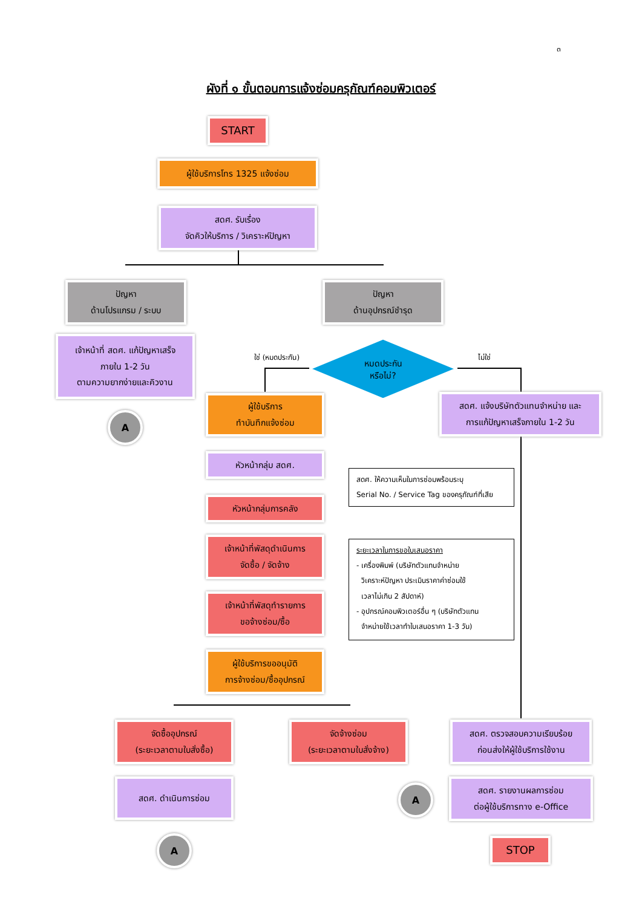๓
ผังที่ ๑ ขั้นตอนการแจ้งซ่อมครุภัณฑ์คอมพิวเตอร์
START
ผู้ใช้บริการโทร 1325 แจ้งซ่อม
สดศ. รับเรื่อง
จัดคิวให้บริการ / วิเคราะห์ปัญหา
ปัญหา
ด้านโปรแกรม / ระบบ
ปัญหา
ด้านอุปกรณ์ชำรุด
เจ้าหน้าที่ สดศ. แก้ปัญหาเสร็จ
ภายใน 1-2 วัน
ตามความยากง่ายและคิวงาน
A
ใช่ (หมดประกัน) ไม่ใช่
หมดประกัน
หรือไม่?
ผู้ใช้บริการ
ทำบันทึกแจ้งซ่อม
สดศ. แจ้งบริษัทตัวแทนจำหน่าย และ
การแก้ปัญหาเสร็จภายใน 1-2 วัน
หัวหน้ากลุ่ม สดศ.
สดศ. ให้ความเห็นในการซ่อมพร้อมระบุ
Serial No. / Service Tag ของครุภัณฑ์ที่เสีย
หัวหน้ากลุ่มการคลัง
เจ้าหน้าที่พัสดุดำเนินการ
จัดซื้อ / จัดจ้าง
ระยะเวลาในการขอใบเสนอราคา
- เครื่องพิมพ์ (บริษัทตัวแทนจำหน่าย
วิเคราะห์ปัญหา ประเมินราคาค่าซ่อมใช้
เวลาไม่เกิน 2 สัปดาห์)
- อุปกรณ์คอมพิวเตอร์อื่น ๆ (บริษัทตัวแทน
จำหน่ายใช้เวลาทำใบเสนอราคา 1-3 วัน)
เจ้าหน้าที่พัสดุทำรายการ
ขอจ้างซ่อม/ซื้อ
ผู้ใช้บริการขออนุมัติ
การจ้างซ่อม/ซื้ออุปกรณ์
จัดซื้ออุปกรณ์
(ระยะเวลาตามใบสั่งซื้อ)
จัดจ้างซ่อม
(ระยะเวลาตามใบสั่งจ้าง)
สดศ. ตรวจสอบความเรียบร้อย
ก่อนส่งให้ผู้ใช้บริการใช้งาน
สดศ. ดำเนินการซ่อม
A
สดศ. รายงานผลการซ่อม
ต่อผู้ใช้บริการทาง e-Office
A STOP